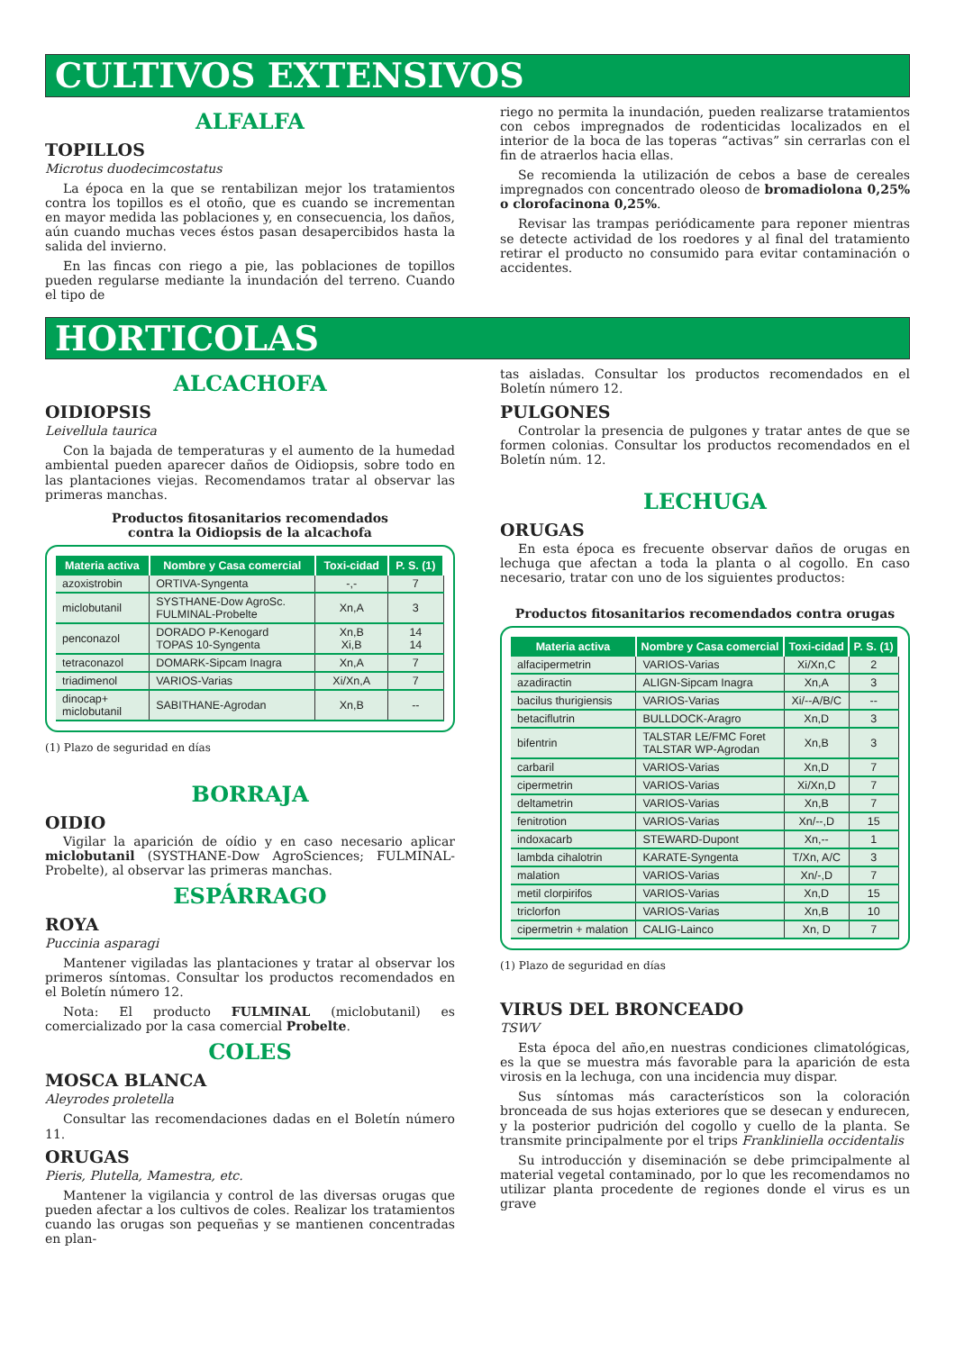CULTIVOS EXTENSIVOS
ALFALFA
TOPILLOS
Microtus duodecimcostatus
La época en la que se rentabilizan mejor los tratamientos contra los topillos es el otoño, que es cuando se incrementan en mayor medida las poblaciones y, en consecuencia, los daños, aún cuando muchas veces éstos pasan desapercibidos hasta la salida del invierno.
En las fincas con riego a pie, las poblaciones de topillos pueden regularse mediante la inundación del terreno. Cuando el tipo de
riego no permita la inundación, pueden realizarse tratamientos con cebos impregnados de rodenticidas localizados en el interior de la boca de las toperas “activas” sin cerrarlas con el fin de atraerlos hacia ellas.
Se recomienda la utilización de cebos a base de cereales impregnados con concentrado oleoso de bromadiolona 0,25% o clorofacinona 0,25%.
Revisar las trampas periódicamente para reponer mientras se detecte actividad de los roedores y al final del tratamiento retirar el producto no consumido para evitar contaminación o accidentes.
HORTICOLAS
ALCACHOFA
OIDIOPSIS
Leivellula taurica
Con la bajada de temperaturas y el aumento de la humedad ambiental pueden aparecer daños de Oidiopsis, sobre todo en las plantaciones viejas. Recomendamos tratar al observar las primeras manchas.
Productos fitosanitarios recomendados
contra la Oidiopsis de la alcachofa
| Materia activa | Nombre y Casa comercial | Toxi-cidad | P. S. (1) |
| --- | --- | --- | --- |
| azoxistrobin | ORTIVA-Syngenta | -,- | 7 |
| miclobutanil | SYSTHANE-Dow AgroSc. FULMINAL-Probelte | Xn,A | 3 |
| penconazol | DORADO P-Kenogard TOPAS 10-Syngenta | Xn,B Xi,B | 14 14 |
| tetraconazol | DOMARK-Sipcam Inagra | Xn,A | 7 |
| triadimenol | VARIOS-Varias | Xi/Xn,A | 7 |
| dinocap+ miclobutanil | SABITHANE-Agrodan | Xn,B | -- |
(1) Plazo de seguridad en días
BORRAJA
OIDIO
Vigilar la aparición de oídio y en caso necesario aplicar miclobutanil (SYSTHANE-Dow AgroSciences; FULMINAL-Probelte), al observar las primeras manchas.
ESPÁRRAGO
ROYA
Puccinia asparagi
Mantener vigiladas las plantaciones y tratar al observar los primeros síntomas. Consultar los productos recomendados en el Boletín número 12.
Nota: El producto FULMINAL (miclobutanil) es comercializado por la casa comercial Probelte.
COLES
MOSCA BLANCA
Aleyrodes proletella
Consultar las recomendaciones dadas en el Boletín número 11.
ORUGAS
Pieris, Plutella, Mamestra, etc.
Mantener la vigilancia y control de las diversas orugas que pueden afectar a los cultivos de coles. Realizar los tratamientos cuando las orugas son pequeñas y se mantienen concentradas en plan-
tas aisladas. Consultar los productos recomendados en el Boletín número 12.
PULGONES
Controlar la presencia de pulgones y tratar antes de que se formen colonias. Consultar los productos recomendados en el Boletín núm. 12.
LECHUGA
ORUGAS
En esta época es frecuente observar daños de orugas en lechuga que afectan a toda la planta o al cogollo. En caso necesario, tratar con uno de los siguientes productos:
Productos fitosanitarios recomendados contra orugas
| Materia activa | Nombre y Casa comercial | Toxi-cidad | P. S. (1) |
| --- | --- | --- | --- |
| alfacipermetrin | VARIOS-Varias | Xi/Xn,C | 2 |
| azadiractin | ALIGN-Sipcam Inagra | Xn,A | 3 |
| bacilus thurigiensis | VARIOS-Varias | Xi/--A/B/C | -- |
| betaciflutrin | BULLDOCK-Aragro | Xn,D | 3 |
| bifentrin | TALSTAR LE/FMC Foret TALSTAR WP-Agrodan | Xn,B | 3 |
| carbaril | VARIOS-Varias | Xn,D | 7 |
| cipermetrin | VARIOS-Varias | Xi/Xn,D | 7 |
| deltametrin | VARIOS-Varias | Xn,B | 7 |
| fenitrotion | VARIOS-Varias | Xn/--,D | 15 |
| indoxacarb | STEWARD-Dupont | Xn,-- | 1 |
| lambda cihalotrin | KARATE-Syngenta | T/Xn, A/C | 3 |
| malation | VARIOS-Varias | Xn/-,D | 7 |
| metil clorpirifos | VARIOS-Varias | Xn,D | 15 |
| triclorfon | VARIOS-Varias | Xn,B | 10 |
| cipermetrin + malation | CALIG-Lainco | Xn, D | 7 |
(1) Plazo de seguridad en días
VIRUS DEL BRONCEADO
TSWV
Esta época del año,en nuestras condiciones climatológicas, es la que se muestra más favorable para la aparición de esta virosis en la lechuga, con una incidencia muy dispar.
Sus síntomas más característicos son la coloración bronceada de sus hojas exteriores que se desecan y endurecen, y la posterior pudrición del cogollo y cuello de la planta. Se transmite principalmente por el trips Frankliniella occidentalis
Su introducción y diseminación se debe primcipalmente al material vegetal contaminado, por lo que les recomendamos no utilizar planta procedente de regiones donde el virus es un grave